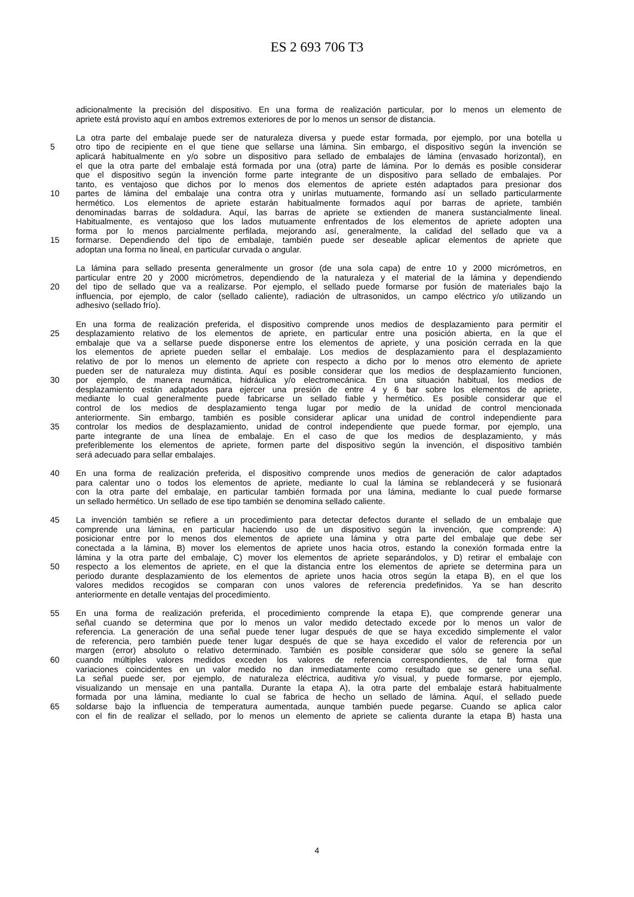ES 2 693 706 T3
adicionalmente la precisión del dispositivo. En una forma de realización particular, por lo menos un elemento de
apriete está provisto aquí en ambos extremos exteriores de por lo menos un sensor de distancia.
La otra parte del embalaje puede ser de naturaleza diversa y puede estar formada, por ejemplo, por una botella u
5 otro tipo de recipiente en el que tiene que sellarse una lámina. Sin embargo, el dispositivo según la invención se
aplicará habitualmente en y/o sobre un dispositivo para sellado de embalajes de lámina (envasado horizontal), en
el que la otra parte del embalaje está formada por una (otra) parte de lámina. Por lo demás es posible considerar
que el dispositivo según la invención forme parte integrante de un dispositivo para sellado de embalajes. Por
tanto, es ventajoso que dichos por lo menos dos elementos de apriete estén adaptados para presionar dos
10 partes de lámina del embalaje una contra otra y unirlas mutuamente, formando así un sellado particularmente
hermético. Los elementos de apriete estarán habitualmente formados aquí por barras de apriete, también
denominadas barras de soldadura. Aquí, las barras de apriete se extienden de manera sustancialmente lineal.
Habitualmente, es ventajoso que los lados mutuamente enfrentados de los elementos de apriete adopten una
forma por lo menos parcialmente perfilada, mejorando así, generalmente, la calidad del sellado que va a
15 formarse. Dependiendo del tipo de embalaje, también puede ser deseable aplicar elementos de apriete que
adoptan una forma no lineal, en particular curvada o angular.
La lámina para sellado presenta generalmente un grosor (de una sola capa) de entre 10 y 2000 micrómetros, en
particular entre 20 y 2000 micrómetros, dependiendo de la naturaleza y el material de la lámina y dependiendo
20 del tipo de sellado que va a realizarse. Por ejemplo, el sellado puede formarse por fusión de materiales bajo la
influencia, por ejemplo, de calor (sellado caliente), radiación de ultrasonidos, un campo eléctrico y/o utilizando un
adhesivo (sellado frío).
En una forma de realización preferida, el dispositivo comprende unos medios de desplazamiento para permitir el
25 desplazamiento relativo de los elementos de apriete, en particular entre una posición abierta, en la que el
embalaje que va a sellarse puede disponerse entre los elementos de apriete, y una posición cerrada en la que
los elementos de apriete pueden sellar el embalaje. Los medios de desplazamiento para el desplazamiento
relativo de por lo menos un elemento de apriete con respecto a dicho por lo menos otro elemento de apriete
pueden ser de naturaleza muy distinta. Aquí es posible considerar que los medios de desplazamiento funcionen,
30 por ejemplo, de manera neumática, hidráulica y/o electromecánica. En una situación habitual, los medios de
desplazamiento están adaptados para ejercer una presión de entre 4 y 6 bar sobre los elementos de apriete,
mediante lo cual generalmente puede fabricarse un sellado fiable y hermético. Es posible considerar que el
control de los medios de desplazamiento tenga lugar por medio de la unidad de control mencionada
anteriormente. Sin embargo, también es posible considerar aplicar una unidad de control independiente para
35 controlar los medios de desplazamiento, unidad de control independiente que puede formar, por ejemplo, una
parte integrante de una línea de embalaje. En el caso de que los medios de desplazamiento, y más
preferiblemente los elementos de apriete, formen parte del dispositivo según la invención, el dispositivo también
será adecuado para sellar embalajes.
40 En una forma de realización preferida, el dispositivo comprende unos medios de generación de calor adaptados
para calentar uno o todos los elementos de apriete, mediante lo cual la lámina se reblandecerá y se fusionará
con la otra parte del embalaje, en particular también formada por una lámina, mediante lo cual puede formarse
un sellado hermético. Un sellado de ese tipo también se denomina sellado caliente.
45 La invención también se refiere a un procedimiento para detectar defectos durante el sellado de un embalaje que
comprende una lámina, en particular haciendo uso de un dispositivo según la invención, que comprende: A)
posicionar entre por lo menos dos elementos de apriete una lámina y otra parte del embalaje que debe ser
conectada a la lámina, B) mover los elementos de apriete unos hacia otros, estando la conexión formada entre la
lámina y la otra parte del embalaje, C) mover los elementos de apriete separándolos, y D) retirar el embalaje con
50 respecto a los elementos de apriete, en el que la distancia entre los elementos de apriete se determina para un
periodo durante desplazamiento de los elementos de apriete unos hacia otros según la etapa B), en el que los
valores medidos recogidos se comparan con unos valores de referencia predefinidos. Ya se han descrito
anteriormente en detalle ventajas del procedimiento.
55 En una forma de realización preferida, el procedimiento comprende la etapa E), que comprende generar una
señal cuando se determina que por lo menos un valor medido detectado excede por lo menos un valor de
referencia. La generación de una señal puede tener lugar después de que se haya excedido simplemente el valor
de referencia, pero también puede tener lugar después de que se haya excedido el valor de referencia por un
margen (error) absoluto o relativo determinado. También es posible considerar que sólo se genere la señal
60 cuando múltiples valores medidos exceden los valores de referencia correspondientes, de tal forma que
variaciones coincidentes en un valor medido no dan inmediatamente como resultado que se genere una señal.
La señal puede ser, por ejemplo, de naturaleza eléctrica, auditiva y/o visual, y puede formarse, por ejemplo,
visualizando un mensaje en una pantalla. Durante la etapa A), la otra parte del embalaje estará habitualmente
formada por una lámina, mediante lo cual se fabrica de hecho un sellado de lámina. Aquí, el sellado puede
65 soldarse bajo la influencia de temperatura aumentada, aunque también puede pegarse. Cuando se aplica calor
con el fin de realizar el sellado, por lo menos un elemento de apriete se calienta durante la etapa B) hasta una
4